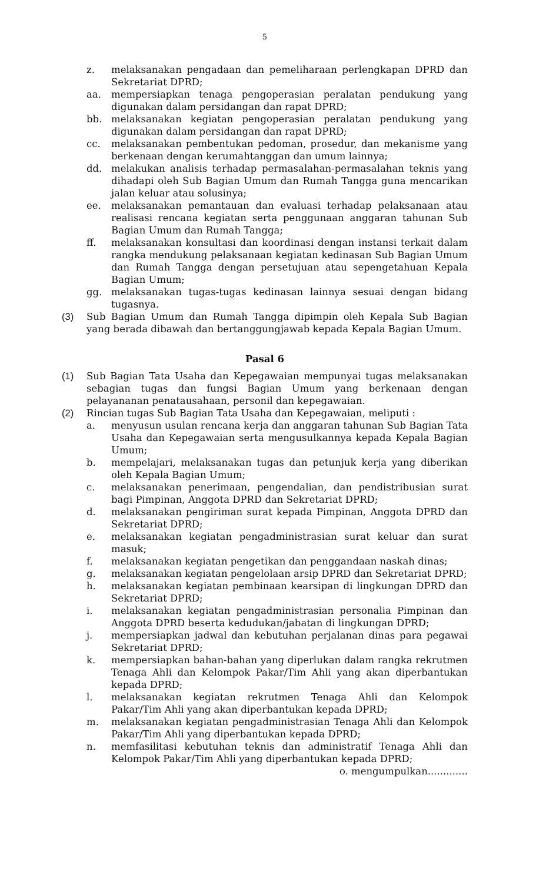5
z. melaksanakan pengadaan dan pemeliharaan perlengkapan DPRD dan Sekretariat DPRD;
aa. mempersiapkan tenaga pengoperasian peralatan pendukung yang digunakan dalam persidangan dan rapat DPRD;
bb. melaksanakan kegiatan pengoperasian peralatan pendukung yang digunakan dalam persidangan dan rapat DPRD;
cc. melaksanakan pembentukan pedoman, prosedur, dan mekanisme yang berkenaan dengan kerumahtanggan dan umum lainnya;
dd. melakukan analisis terhadap permasalahan-permasalahan teknis yang dihadapi oleh Sub Bagian Umum dan Rumah Tangga guna mencarikan jalan keluar atau solusinya;
ee. melaksanakan pemantauan dan evaluasi terhadap pelaksanaan atau realisasi rencana kegiatan serta penggunaan anggaran tahunan Sub Bagian Umum dan Rumah Tangga;
ff. melaksanakan konsultasi dan koordinasi dengan instansi terkait dalam rangka mendukung pelaksanaan kegiatan kedinasan Sub Bagian Umum dan Rumah Tangga dengan persetujuan atau sepengetahuan Kepala Bagian Umum;
gg. melaksanakan tugas-tugas kedinasan lainnya sesuai dengan bidang tugasnya.
(3) Sub Bagian Umum dan Rumah Tangga dipimpin oleh Kepala Sub Bagian yang berada dibawah dan bertanggungjawab kepada Kepala Bagian Umum.
Pasal 6
(1) Sub Bagian Tata Usaha dan Kepegawaian mempunyai tugas melaksanakan sebagian tugas dan fungsi Bagian Umum yang berkenaan dengan pelayananan penatausahaan, personil dan kepegawaian.
(2) Rincian tugas Sub Bagian Tata Usaha dan Kepegawaian, meliputi :
a. menyusun usulan rencana kerja dan anggaran tahunan Sub Bagian Tata Usaha dan Kepegawaian serta mengusulkannya kepada Kepala Bagian Umum;
b. mempelajari, melaksanakan tugas dan petunjuk kerja yang diberikan oleh Kepala Bagian Umum;
c. melaksanakan penerimaan, pengendalian, dan pendistribusian surat bagi Pimpinan, Anggota DPRD dan Sekretariat DPRD;
d. melaksanakan pengiriman surat kepada Pimpinan, Anggota DPRD dan Sekretariat DPRD;
e. melaksanakan kegiatan pengadministrasian surat keluar dan surat masuk;
f. melaksanakan kegiatan pengetikan dan penggandaan naskah dinas;
g. melaksanakan kegiatan pengelolaan arsip DPRD dan Sekretariat DPRD;
h. melaksanakan kegiatan pembinaan kearsipan di lingkungan DPRD dan Sekretariat DPRD;
i. melaksanakan kegiatan pengadministrasian personalia Pimpinan dan Anggota DPRD beserta kedudukan/jabatan di lingkungan DPRD;
j. mempersiapkan jadwal dan kebutuhan perjalanan dinas para pegawai Sekretariat DPRD;
k. mempersiapkan bahan-bahan yang diperlukan dalam rangka rekrutmen Tenaga Ahli dan Kelompok Pakar/Tim Ahli yang akan diperbantukan kepada DPRD;
l. melaksanakan kegiatan rekrutmen Tenaga Ahli dan Kelompok Pakar/Tim Ahli yang akan diperbantukan kepada DPRD;
m. melaksanakan kegiatan pengadministrasian Tenaga Ahli dan Kelompok Pakar/Tim Ahli yang diperbantukan kepada DPRD;
n. memfasilitasi kebutuhan teknis dan administratif Tenaga Ahli dan Kelompok Pakar/Tim Ahli yang diperbantukan kepada DPRD;
o. mengumpulkan.............